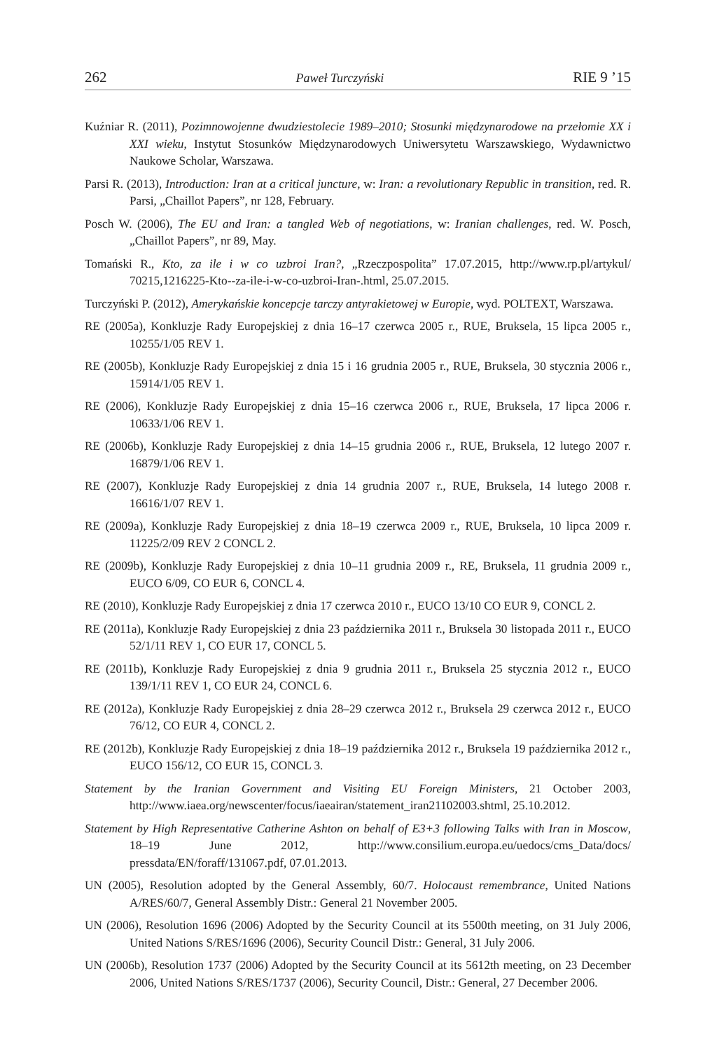262 Paweł Turczyński RIE 9 ’15
Kuźniar R. (2011), Pozimnowojenne dwudziestolecie 1989–2010; Stosunki międzynarodowe na przełomie XX i XXI wieku, Instytut Stosunków Międzynarodowych Uniwersytetu Warszawskiego, Wydawnictwo Naukowe Scholar, Warszawa.
Parsi R. (2013), Introduction: Iran at a critical juncture, w: Iran: a revolutionary Republic in transition, red. R. Parsi, „Chaillot Papers”, nr 128, February.
Posch W. (2006), The EU and Iran: a tangled Web of negotiations, w: Iranian challenges, red. W. Posch, „Chaillot Papers”, nr 89, May.
Tomański R., Kto, za ile i w co uzbroi Iran?, „Rzeczpospolita” 17.07.2015, http://www.rp.pl/artykul/ 70215,1216225-Kto--za-ile-i-w-co-uzbroi-Iran-.html, 25.07.2015.
Turczyński P. (2012), Amerykańskie koncepcje tarczy antyrakietowej w Europie, wyd. POLTEXT, Warszawa.
RE (2005a), Konkluzje Rady Europejskiej z dnia 16–17 czerwca 2005 r., RUE, Bruksela, 15 lipca 2005 r., 10255/1/05 REV 1.
RE (2005b), Konkluzje Rady Europejskiej z dnia 15 i 16 grudnia 2005 r., RUE, Bruksela, 30 stycznia 2006 r., 15914/1/05 REV 1.
RE (2006), Konkluzje Rady Europejskiej z dnia 15–16 czerwca 2006 r., RUE, Bruksela, 17 lipca 2006 r. 10633/1/06 REV 1.
RE (2006b), Konkluzje Rady Europejskiej z dnia 14–15 grudnia 2006 r., RUE, Bruksela, 12 lutego 2007 r. 16879/1/06 REV 1.
RE (2007), Konkluzje Rady Europejskiej z dnia 14 grudnia 2007 r., RUE, Bruksela, 14 lutego 2008 r. 16616/1/07 REV 1.
RE (2009a), Konkluzje Rady Europejskiej z dnia 18–19 czerwca 2009 r., RUE, Bruksela, 10 lipca 2009 r. 11225/2/09 REV 2 CONCL 2.
RE (2009b), Konkluzje Rady Europejskiej z dnia 10–11 grudnia 2009 r., RE, Bruksela, 11 grudnia 2009 r., EUCO 6/09, CO EUR 6, CONCL 4.
RE (2010), Konkluzje Rady Europejskiej z dnia 17 czerwca 2010 r., EUCO 13/10 CO EUR 9, CONCL 2.
RE (2011a), Konkluzje Rady Europejskiej z dnia 23 października 2011 r., Bruksela 30 listopada 2011 r., EUCO 52/1/11 REV 1, CO EUR 17, CONCL 5.
RE (2011b), Konkluzje Rady Europejskiej z dnia 9 grudnia 2011 r., Bruksela 25 stycznia 2012 r., EUCO 139/1/11 REV 1, CO EUR 24, CONCL 6.
RE (2012a), Konkluzje Rady Europejskiej z dnia 28–29 czerwca 2012 r., Bruksela 29 czerwca 2012 r., EUCO 76/12, CO EUR 4, CONCL 2.
RE (2012b), Konkluzje Rady Europejskiej z dnia 18–19 października 2012 r., Bruksela 19 października 2012 r., EUCO 156/12, CO EUR 15, CONCL 3.
Statement by the Iranian Government and Visiting EU Foreign Ministers, 21 October 2003, http://www.iaea.org/newscenter/focus/iaeairan/statement_iran21102003.shtml, 25.10.2012.
Statement by High Representative Catherine Ashton on behalf of E3+3 following Talks with Iran in Moscow, 18–19 June 2012, http://www.consilium.europa.eu/uedocs/cms_Data/docs/ pressdata/EN/foraff/131067.pdf, 07.01.2013.
UN (2005), Resolution adopted by the General Assembly, 60/7. Holocaust remembrance, United Nations A/RES/60/7, General Assembly Distr.: General 21 November 2005.
UN (2006), Resolution 1696 (2006) Adopted by the Security Council at its 5500th meeting, on 31 July 2006, United Nations S/RES/1696 (2006), Security Council Distr.: General, 31 July 2006.
UN (2006b), Resolution 1737 (2006) Adopted by the Security Council at its 5612th meeting, on 23 December 2006, United Nations S/RES/1737 (2006), Security Council, Distr.: General, 27 December 2006.